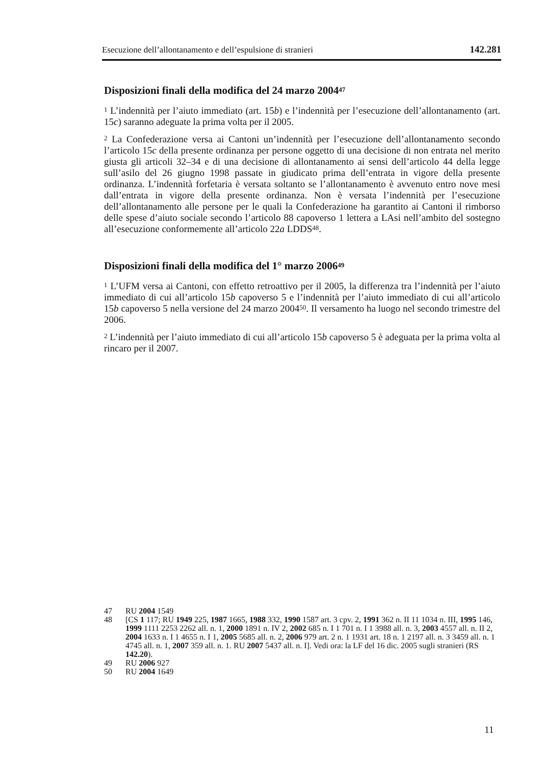Esecuzione dell’allontanamento e dell’espulsione di stranieri 142.281
Disposizioni finali della modifica del 24 marzo 2004<sup>47</sup>
<sup>1</sup> L’indennità per l’aiuto immediato (art. 15b) e l’indennità per l’esecuzione dell’allontanamento (art. 15c) saranno adeguate la prima volta per il 2005.
<sup>2</sup> La Confederazione versa ai Cantoni un’indennità per l’esecuzione dell’allontanamento secondo l’articolo 15c della presente ordinanza per persone oggetto di una decisione di non entrata nel merito giusta gli articoli 32–34 e di una decisione di allontanamento ai sensi dell’articolo 44 della legge sull’asilo del 26 giugno 1998 passate in giudicato prima dell’entrata in vigore della presente ordinanza. L’indennità forfetaria è versata soltanto se l’allontanamento è avvenuto entro nove mesi dall’entrata in vigore della presente ordinanza. Non è versata l’indennità per l’esecuzione dell’allontanamento alle persone per le quali la Confederazione ha garantito ai Cantoni il rimborso delle spese d’aiuto sociale secondo l’articolo 88 capoverso 1 lettera a LAsi nell’ambito del sostegno all’esecuzione conformemente all’articolo 22a LDDS<sup>48</sup>.
Disposizioni finali della modifica del 1° marzo 2006<sup>49</sup>
<sup>1</sup> L’UFM versa ai Cantoni, con effetto retroattivo per il 2005, la differenza tra l’indennità per l’aiuto immediato di cui all’articolo 15b capoverso 5 e l’indennità per l’aiuto immediato di cui all’articolo 15b capoverso 5 nella versione del 24 marzo 2004<sup>50</sup>. Il versamento ha luogo nel secondo trimestre del 2006.
<sup>2</sup> L’indennità per l’aiuto immediato di cui all’articolo 15b capoverso 5 è adeguata per la prima volta al rincaro per il 2007.
47 RU 2004 1549
48 [CS 1 117; RU 1949 225, 1987 1665, 1988 332, 1990 1587 art. 3 cpv. 2, 1991 362 n. II 11 1034 n. III, 1995 146, 1999 1111 2253 2262 all. n. 1, 2000 1891 n. IV 2, 2002 685 n. I 1 701 n. I 1 3988 all. n. 3, 2003 4557 all. n. II 2, 2004 1633 n. I 1 4655 n. I 1, 2005 5685 all. n. 2, 2006 979 art. 2 n. 1 1931 art. 18 n. 1 2197 all. n. 3 3459 all. n. 1 4745 all. n. 1, 2007 359 all. n. 1. RU 2007 5437 all. n. I]. Vedi ora: la LF del 16 dic. 2005 sugli stranieri (RS 142.20).
49 RU 2006 927
50 RU 2004 1649
11